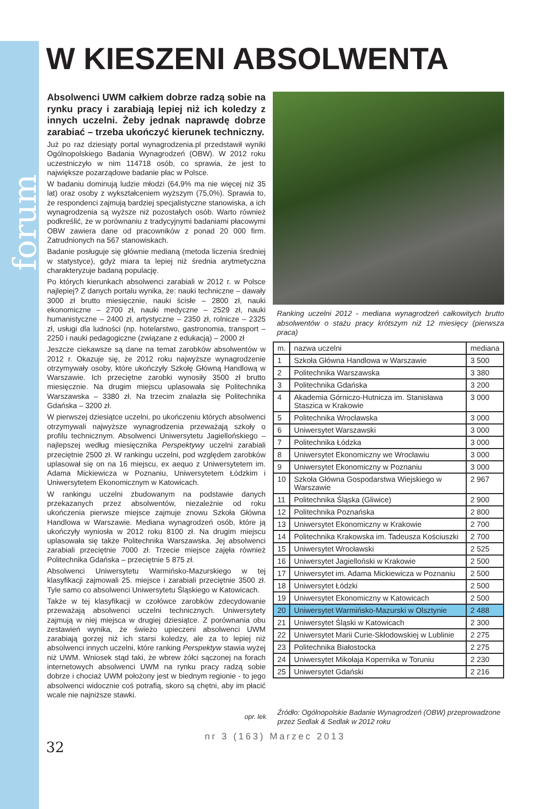forum
W KIESZENI ABSOLWENTA
Absolwenci UWM całkiem dobrze radzą sobie na rynku pracy i zarabiają lepiej niż ich koledzy z innych uczelni. Żeby jednak naprawdę dobrze zarabiać – trzeba ukończyć kierunek techniczny.
Już po raz dziesiąty portal wynagrodzenia.pl przedstawił wyniki Ogólnopolskiego Badania Wynagrodzeń (OBW). W 2012 roku uczestniczyło w nim 114718 osób, co sprawia, że jest to największe pozarządowe badanie płac w Polsce.
W badaniu dominują ludzie młodzi (64,9% ma nie więcej niż 35 lat) oraz osoby z wykształceniem wyższym (75,0%). Sprawia to, że respondenci zajmują bardziej specjalistyczne stanowiska, a ich wynagrodzenia są wyższe niż pozostałych osób. Warto również podkreślić, że w porównaniu z tradycyjnymi badaniami płacowymi OBW zawiera dane od pracowników z ponad 20 000 firm. Zatrudnionych na 567 stanowiskach.
Badanie posługuje się głównie medianą (metoda liczenia średniej w statystyce), gdyż miara ta lepiej niż średnia arytmetyczna charakteryzuje badaną populację.
Po których kierunkach absolwenci zarabiali w 2012 r. w Polsce najlepiej? Z danych portalu wynika, że: nauki techniczne – dawały 3000 zł brutto miesięcznie, nauki ścisłe – 2800 zł, nauki ekonomiczne – 2700 zł, nauki medyczne – 2529 zł, nauki humanistyczne – 2400 zł, artystyczne – 2350 zł, rolnicze – 2325 zł, usługi dla ludności (np. hotelarstwo, gastronomia, transport – 2250 i nauki pedagogiczne (związane z edukacją) – 2000 zł
Jeszcze ciekawsze są dane na temat zarobków absolwentów w 2012 r. Okazuje się, że 2012 roku najwyższe wynagrodzenie otrzymywały osoby, które ukończyły Szkołę Główną Handlową w Warszawie. Ich przeciętne zarobki wynosiły 3500 zł brutto miesięcznie. Na drugim miejscu uplasowała się Politechnika Warszawska – 3380 zł. Na trzecim znalazła się Politechnika Gdańska – 3200 zł.
W pierwszej dziesiątce uczelni, po ukończeniu których absolwenci otrzymywali najwyższe wynagrodzenia przeważają szkoły o profilu technicznym. Absolwenci Uniwersytetu Jagiellońskiego – najlepszej według miesięcznika Perspektywy uczelni zarabiali przeciętnie 2500 zł. W rankingu uczelni, pod względem zarobków uplasował się on na 16 miejscu, ex aequo z Uniwersytetem im. Adama Mickiewicza w Poznaniu, Uniwersytetem Łódzkim i Uniwersytetem Ekonomicznym w Katowicach.
W rankingu uczelni zbudowanym na podstawie danych przekazanych przez absolwentów, niezależnie od roku ukończenia pierwsze miejsce zajmuje znowu Szkoła Główna Handlowa w Warszawie. Mediana wynagrodzeń osób, które ją ukończyły wyniosła w 2012 roku 8100 zł. Na drugim miejscu uplasowała się także Politechnika Warszawska. Jej absolwenci zarabiali przeciętnie 7000 zł. Trzecie miejsce zajęła również Politechnika Gdańska – przeciętnie 5 875 zł.
Absolwenci Uniwersytetu Warmińsko-Mazurskiego w tej klasyfikacji zajmowali 25. miejsce i zarabiali przeciętnie 3500 zł. Tyle samo co absolwenci Uniwersytetu Śląskiego w Katowicach.
Także w tej klasyfikacji w czołówce zarobków zdecydowanie przeważają absolwenci uczelni technicznych. Uniwersytety zajmują w niej miejsca w drugiej dziesiątce. Z porównania obu zestawień wynika, że świeżo upieczeni absolwenci UWM zarabiają gorzej niż ich starsi koledzy, ale za to lepiej niż absolwenci innych uczelni, które ranking Perspektyw stawia wyżej niż UWM. Wniosek stąd taki, że wbrew żółci sączonej na forach internetowych absolwenci UWM na rynku pracy radzą sobie dobrze i chociaż UWM położony jest w biednym regionie - to jego absolwenci widocznie coś potrafią, skoro są chętni, aby im płacić wcale nie najniższe stawki.
Ranking uczelni 2012 - mediana wynagrodzeń całkowitych brutto absolwentów o stażu pracy krótszym niż 12 miesięcy (pierwsza praca)
| m. | nazwa uczelni | mediana |
| --- | --- | --- |
| 1 | Szkoła Główna Handlowa w Warszawie | 3 500 |
| 2 | Politechnika Warszawska | 3 380 |
| 3 | Politechnika Gdańska | 3 200 |
| 4 | Akademia Górniczo-Hutnicza im. Stanisława Staszica w Krakowie | 3 000 |
| 5 | Politechnika Wrocławska | 3 000 |
| 6 | Uniwersytet Warszawski | 3 000 |
| 7 | Politechnika Łódzka | 3 000 |
| 8 | Uniwersytet Ekonomiczny we Wrocławiu | 3 000 |
| 9 | Uniwersytet Ekonomiczny w Poznaniu | 3 000 |
| 10 | Szkoła Główna Gospodarstwa Wiejskiego w Warszawie | 2 967 |
| 11 | Politechnika Śląska (Gliwice) | 2 900 |
| 12 | Politechnika Poznańska | 2 800 |
| 13 | Uniwersytet Ekonomiczny w Krakowie | 2 700 |
| 14 | Politechnika Krakowska im. Tadeusza Kościuszki | 2 700 |
| 15 | Uniwersytet Wrocławski | 2 525 |
| 16 | Uniwersytet Jagielloński w Krakowie | 2 500 |
| 17 | Uniwersytet im. Adama Mickiewicza w Poznaniu | 2 500 |
| 18 | Uniwersytet Łódzki | 2 500 |
| 19 | Uniwersytet Ekonomiczny w Katowicach | 2 500 |
| 20 | Uniwersytet Warmińsko-Mazurski w Olsztynie | 2 488 |
| 21 | Uniwersytet Śląski w Katowicach | 2 300 |
| 22 | Uniwersytet Marii Curie-Skłodowskiej w Lublinie | 2 275 |
| 23 | Politechnika Białostocka | 2 275 |
| 24 | Uniwersytet Mikołaja Kopernika w Toruniu | 2 230 |
| 25 | Uniwersytet Gdański | 2 216 |
opr. lek
Źródło: Ogólnopolskie Badanie Wynagrodzeń (OBW) przeprowadzone przez Sedlak & Sedlak w 2012 roku
nr 3 (163) Marzec 2013
32